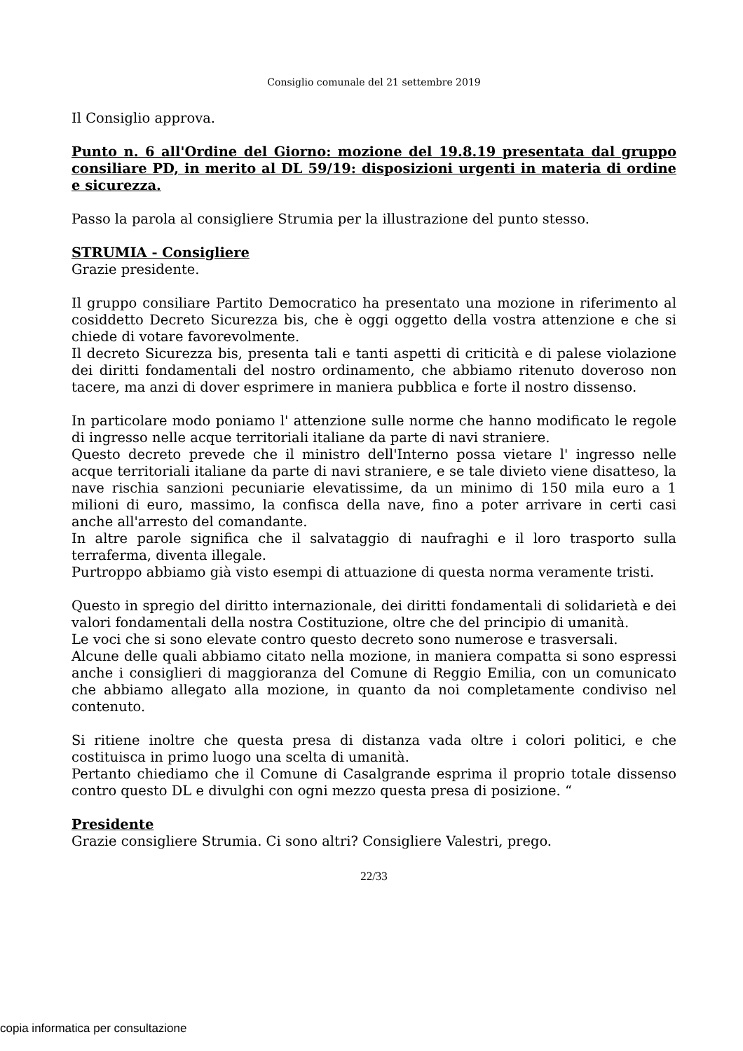Consiglio comunale del 21 settembre 2019
Il Consiglio approva.
Punto n. 6 all'Ordine del Giorno: mozione del 19.8.19 presentata dal gruppo consiliare PD, in merito al DL 59/19: disposizioni urgenti in materia di ordine e sicurezza.
Passo la parola al consigliere Strumia per la illustrazione del punto stesso.
STRUMIA - Consigliere
Grazie presidente.
Il gruppo consiliare Partito Democratico ha presentato una mozione in riferimento al cosiddetto Decreto Sicurezza bis, che è oggi oggetto della vostra attenzione e che si chiede di votare favorevolmente.
Il decreto Sicurezza bis, presenta tali e tanti aspetti di criticità e di palese violazione dei diritti fondamentali del nostro ordinamento, che abbiamo ritenuto doveroso non tacere, ma anzi di dover esprimere in maniera pubblica e forte il nostro dissenso.
In particolare modo poniamo l' attenzione sulle norme che hanno modificato le regole di ingresso nelle acque territoriali italiane da parte di navi straniere.
Questo decreto prevede che il ministro dell'Interno possa vietare l' ingresso nelle acque territoriali italiane da parte di navi straniere, e se tale divieto viene disatteso, la nave rischia sanzioni pecuniarie elevatissime, da un minimo di 150 mila euro a 1 milioni di euro, massimo, la confisca della nave, fino a poter arrivare in certi casi anche all'arresto del comandante.
In altre parole significa che il salvataggio di naufraghi e il loro trasporto sulla terraferma, diventa illegale.
Purtroppo abbiamo già visto esempi di attuazione di questa norma veramente tristi.
Questo in spregio del diritto internazionale, dei diritti fondamentali di solidarietà e dei valori fondamentali della nostra Costituzione, oltre che del principio di umanità.
Le voci che si sono elevate contro questo decreto sono numerose e trasversali.
Alcune delle quali abbiamo citato nella mozione, in maniera compatta si sono espressi anche i consiglieri di maggioranza del Comune di Reggio Emilia, con un comunicato che abbiamo allegato alla mozione, in quanto da noi completamente condiviso nel contenuto.
Si ritiene inoltre che questa presa di distanza vada oltre i colori politici, e che costituisca in primo luogo una scelta di umanità.
Pertanto chiediamo che il Comune di Casalgrande esprima il proprio totale dissenso contro questo DL e divulghi con ogni mezzo questa presa di posizione. “
Presidente
Grazie consigliere Strumia. Ci sono altri? Consigliere Valestri, prego.
22/33
copia informatica per consultazione